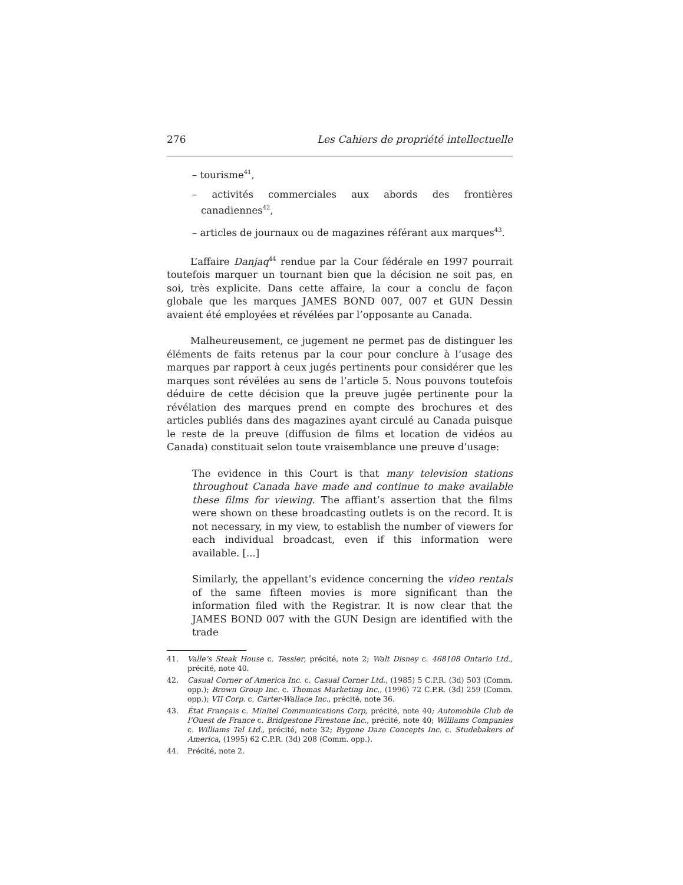276 Les Cahiers de propriété intellectuelle
– tourisme<sup>41</sup>,
– activités commerciales aux abords des frontières canadiennes<sup>42</sup>,
– articles de journaux ou de magazines référant aux marques<sup>43</sup>.
L’affaire Danjaq<sup>44</sup> rendue par la Cour fédérale en 1997 pourrait toutefois marquer un tournant bien que la décision ne soit pas, en soi, très explicite. Dans cette affaire, la cour a conclu de façon globale que les marques JAMES BOND 007, 007 et GUN Dessin avaient été employées et révélées par l’opposante au Canada.
Malheureusement, ce jugement ne permet pas de distinguer les éléments de faits retenus par la cour pour conclure à l’usage des marques par rapport à ceux jugés pertinents pour considérer que les marques sont révélées au sens de l’article 5. Nous pouvons toutefois déduire de cette décision que la preuve jugée pertinente pour la révélation des marques prend en compte des brochures et des articles publiés dans des magazines ayant circulé au Canada puisque le reste de la preuve (diffusion de films et location de vidéos au Canada) constituait selon toute vraisemblance une preuve d’usage:
The evidence in this Court is that many television stations throughout Canada have made and continue to make available these films for viewing. The affiant’s assertion that the films were shown on these broadcasting outlets is on the record. It is not necessary, in my view, to establish the number of viewers for each individual broadcast, even if this information were available. [...]
Similarly, the appellant’s evidence concerning the video rentals of the same fifteen movies is more significant than the information filed with the Registrar. It is now clear that the JAMES BOND 007 with the GUN Design are identified with the trade
41. Valle’s Steak House c. Tessier, précité, note 2; Walt Disney c. 468108 Ontario Ltd., précité, note 40.
42. Casual Corner of America Inc. c. Casual Corner Ltd., (1985) 5 C.P.R. (3d) 503 (Comm. opp.); Brown Group Inc. c. Thomas Marketing Inc., (1996) 72 C.P.R. (3d) 259 (Comm. opp.); VII Corp. c. Carter-Wallace Inc., précité, note 36.
43. État Français c. Minitel Communications Corp, précité, note 40; Automobile Club de l’Ouest de France c. Bridgestone Firestone Inc., précité, note 40; Williams Companies c. Williams Tel Ltd., précité, note 32; Bygone Daze Concepts Inc. c. Studebakers of America, (1995) 62 C.P.R. (3d) 208 (Comm. opp.).
44. Précité, note 2.